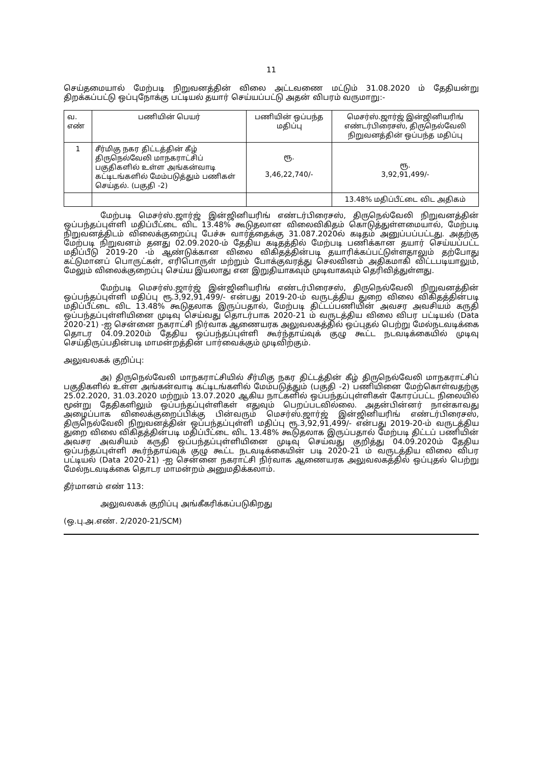11
செய்தமையால் மேற்படி நிறுவனத்தின் விலை அட்டவணை மட்டும் 31.08.2020 ம் தேதியன்று திறக்கப்பட்டு ஒப்புநோக்கு பட்டியல் தயார் செய்யப்பட்டு அதன் விபரம் வருமாறு:-
| வ. எண் | பணியின் பெயர் | பணியின் ஒப்பந்த மதிப்பு | மெசர்ஸ்.ஜார்ஜ் இன்ஜினியரிங் எண்டர்பிரைசஸ், திருநெல்வேலி நிறுவனத்தின் ஒப்பந்த மதிப்பு |
| --- | --- | --- | --- |
| 1 | சீர்மிகு நகர திட்டத்தின் கீழ் திருநெல்வேலி மாநகராட்சிப் பகுதிகளில் உள்ள அங்கன்வாடி கட்டிடங்களில் மேம்படுத்தும் பணிகள் செய்தல். (பகுதி -2) | ரூ. 3,46,22,740/- | ரூ. 3,92,91,499/- |
| | | | 13.48% மதிப்பீட்டை விட அதிகம் |
மேற்படி மெசர்ஸ்.ஜார்ஜ் இன்ஜினியரிங் எண்டர்பிரைசஸ், திருநெல்வேலி நிறுவனத்தின் ஒப்பந்தப்புள்ளி மதிப்பீட்டை விட 13.48% கூடுதலான விலைவிகிதம் கொடுத்துள்ளமையால், மேற்படி நிறுவனத்திடம் விலைக்குறைப்பு பேச்சு வார்த்தைக்கு 31.087.2020ல் கடிதம் அனுப்பப்பட்டது. அதற்கு மேற்படி நிறுவனம் தனது 02.09.2020-ம் தேதிய கடிதத்தில் மேற்படி பணிக்கான தயார் செய்யப்பட்ட மதிப்பீடு 2019-20 -ம் ஆண்டுக்கான விலை விகிதத்தின்படி தயாரிக்கப்பட்டுள்ளதாலும் தற்போது கட்டுமானப் பொருட்கள், எரிபொருள் மற்றும் போக்குவரத்து செலவினம் அதிகமாகி விட்டபடியாலும், மேலும் விலைக்குறைப்பு செய்ய இயலாது என இறுதியாகவும் முடிவாகவும் தெரிவித்துள்ளது.
மேற்படி மெசர்ஸ்.ஜார்ஜ் இன்ஜினியரிங் எண்டர்பிரைசஸ், திருநெல்வேலி நிறுவனத்தின் ஒப்பந்தப்புள்ளி மதிப்பு ரூ.3,92,91,499/- என்பது 2019-20-ம் வருடத்திய துறை விலை விகிதத்தின்படி மதிப்பீட்டை விட 13.48% கூடுதலாக இருப்பதால், மேற்படி திட்டப்பணியின் அவசர அவசியம் கருதி ஒப்பந்தப்புள்ளியினை முடிவு செய்வது தொடர்பாக 2020-21 ம் வருடத்திய விலை விபர பட்டியல் (Data 2020-21) -ஐ சென்னை நகராட்சி நிர்வாக ஆணையரக அலுவலகத்தில் ஒப்புதல் பெற்று மேல்நடவடிக்கை தொடர 04.09.2020ம் தேதிய ஒப்பந்தப்புள்ளி கூர்ந்தாய்வுக் குழு கூட்ட நடவடிக்கையில் முடிவு செய்திருப்பதின்படி மாமன்றத்தின் பார்வைக்கும் முடிவிற்கும்.
அலுவலகக் குறிப்பு:
அ) திருநெல்வேலி மாநகராட்சியில் சீர்மிகு நகர திட்டத்தின் கீழ் திருநெல்வேலி மாநகராட்சிப் பகுதிகளில் உள்ள அங்கன்வாடி கட்டிடங்களில் மேம்படுத்தும் (பகுதி -2) பணியினை மேற்கொள்வதற்கு 25.02.2020, 31.03.2020 மற்றும் 13.07.2020 ஆகிய நாட்களில் ஒப்பந்தப்புள்ளிகள் கோரப்பட்ட நிலையில் மூன்று தேதிகளிலும் ஒப்பந்தப்புள்ளிகள் எதுவும் பெறப்படவில்லை. அதன்பின்னர் நான்காவது அழைப்பாக விலைக்குறைப்பிக்கு பின்வரும் மெசர்ஸ்.ஜார்ஜ் இன்ஜினியரிங் எண்டர்பிரைசஸ், திருநெல்வேலி நிறுவனத்தின் ஒப்பந்தப்புள்ளி மதிப்பு ரூ.3,92,91,499/- என்பது 2019-20-ம் வருடத்திய துறை விலை விகிதத்தின்படி மதிப்பீட்டை விட 13.48% கூடுதலாக இருப்பதால் மேற்படி திட்டப் பணியின் அவசர அவசியம் கருதி ஒப்பந்தப்புள்ளியினை முடிவு செய்வது குறித்து 04.09.2020ம் தேதிய ஒப்பந்தப்புள்ளி கூர்ந்தாய்வுக் குழு கூட்ட நடவடிக்கையின் படி 2020-21 ம் வருடத்திய விலை விபர பட்டியல் (Data 2020-21) -ஐ சென்னை நகராட்சி நிர்வாக ஆணையரக அலுவலகத்தில் ஒப்புதல் பெற்று மேல்நடவடிக்கை தொடர மாமன்றம் அனுமதிக்கலாம்.
தீர்மானம் எண் 113:
அலுவலகக் குறிப்பு அங்கீகரிக்கப்படுகிறது
(ஒ.பு.அ.எண். 2/2020-21/SCM)